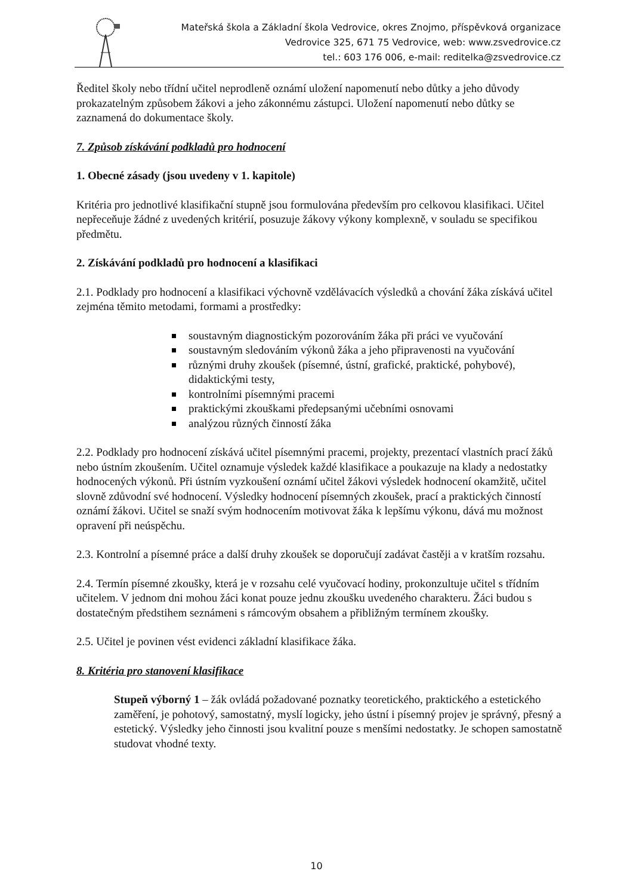Mateřská škola a Základní škola Vedrovice, okres Znojmo, příspěvková organizace
Vedrovice 325, 671 75 Vedrovice, web: www.zsvedrovice.cz
tel.: 603 176 006, e-mail: reditelka@zsvedrovice.cz
Ředitel školy nebo třídní učitel neprodleně oznámí uložení napomenutí nebo důtky a jeho důvody prokazatelným způsobem žákovi a jeho zákonnému zástupci. Uložení napomenutí nebo důtky se zaznamená do dokumentace školy.
7. Způsob získávání podkladů pro hodnocení
1. Obecné zásady (jsou uvedeny v 1. kapitole)
Kritéria pro jednotlivé klasifikační stupně jsou formulována především pro celkovou klasifikaci. Učitel nepřeceňuje žádné z uvedených kritérií, posuzuje žákovy výkony komplexně, v souladu se specifikou předmětu.
2. Získávání podkladů pro hodnocení a klasifikaci
2.1. Podklady pro hodnocení a klasifikaci výchovně vzdělávacích výsledků a chování žáka získává učitel zejména těmito metodami, formami a prostředky:
soustavným diagnostickým pozorováním žáka při práci ve vyučování
soustavným sledováním výkonů žáka a jeho připravenosti na vyučování
různými druhy zkoušek (písemné, ústní, grafické, praktické, pohybové), didaktickými testy,
kontrolními písemnými pracemi
praktickými zkouškami předepsanými učebními osnovami
analýzou různých činností žáka
2.2. Podklady pro hodnocení získává učitel písemnými pracemi, projekty, prezentací vlastních prací žáků nebo ústním zkoušením. Učitel oznamuje výsledek každé klasifikace a poukazuje na klady a nedostatky hodnocených výkonů. Při ústním vyzkoušení oznámí učitel žákovi výsledek hodnocení okamžitě, učitel slovně zdůvodní své hodnocení. Výsledky hodnocení písemných zkoušek, prací a praktických činností oznámí žákovi. Učitel se snaží svým hodnocením motivovat žáka k lepšímu výkonu, dává mu možnost opravení při neúspěchu.
2.3. Kontrolní a písemné práce a další druhy zkoušek se doporučují zadávat častěji a v kratším rozsahu.
2.4. Termín písemné zkoušky, která je v rozsahu celé vyučovací hodiny, prokonzultuje učitel s třídním učitelem. V jednom dni mohou žáci konat pouze jednu zkoušku uvedeného charakteru. Žáci budou s dostatečným předstihem seznámeni s rámcovým obsahem a přibližným termínem zkoušky.
2.5. Učitel je povinen vést evidenci základní klasifikace žáka.
8. Kritéria pro stanovení klasifikace
Stupeň výborný 1 – žák ovládá požadované poznatky teoretického, praktického a estetického zaměření, je pohotový, samostatný, myslí logicky, jeho ústní i písemný projev je správný, přesný a estetický. Výsledky jeho činnosti jsou kvalitní pouze s menšími nedostatky. Je schopen samostatně studovat vhodné texty.
10